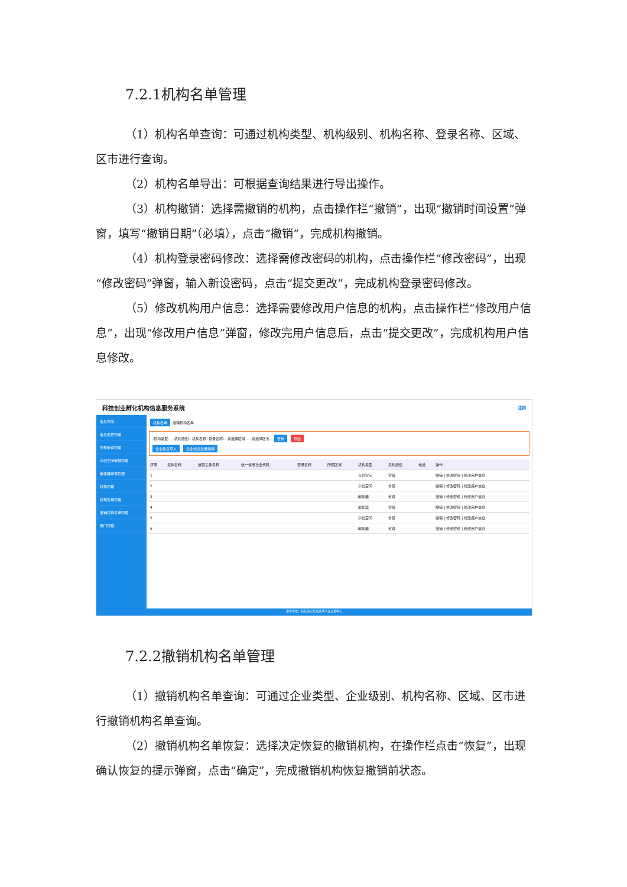7.2.1机构名单管理
（1）机构名单查询：可通过机构类型、机构级别、机构名称、登录名称、区域、区市进行查询。
（2）机构名单导出：可根据查询结果进行导出操作。
（3）机构撤销：选择需撤销的机构，点击操作栏“撤销”，出现“撤销时间设置”弹窗，填写“撤销日期”（必填），点击“撤销”，完成机构撤销。
（4）机构登录密码修改：选择需修改密码的机构，点击操作栏“修改密码”，出现“修改密码”弹窗，输入新设密码，点击“提交更改”，完成机构登录密码修改。
（5）修改机构用户信息：选择需要修改用户信息的机构，点击操作栏“修改用户信息”，出现“修改用户信息”弹窗，修改完用户信息后，点击“提交更改”，完成机构用户信息修改。
科技创业孵化机构信息服务系统 注销
信息导航
信息变更管理
免税申请管理
众创空间申报管理
孵化器申报管理
机构管理
机构名单管理
撤销机构名单管理
部门管理
机构名单 撤销机构名单
--机构类型-- --机构级别-- 机构名称: 登录名称: --请选择区域-- --请选择区市-- 查询 导出
企业信息导入 企业信息批量撤销
| 序号 | 载体名称 | 运营主体名称 | 统一信用社会代码 | 登录名称 | 所属区域 | 机构类型 | 机构级别 | 电话 | 操作 |
| --- | --- | --- | --- | --- | --- | --- | --- | --- | --- |
| 1 | | | | | | 众创空间 | 省级 | | 撤销 / 修改密码 / 修改用户信息 |
| 2 | | | | | | 众创空间 | 省级 | | 撤销 / 修改密码 / 修改用户信息 |
| 3 | | | | | | 孵化器 | 省级 | | 撤销 / 修改密码 / 修改用户信息 |
| 4 | | | | | | 孵化器 | 省级 | | 撤销 / 修改密码 / 修改用户信息 |
| 5 | | | | | | 众创空间 | 省级 | | 撤销 / 修改密码 / 修改用户信息 |
| 6 | | | | | | 孵化器 | 省级 | | 撤销 / 修改密码 / 修改用户信息 |
承办单位：科技部火炬高技术产业开发中心
7.2.2撤销机构名单管理
（1）撤销机构名单查询：可通过企业类型、企业级别、机构名称、区域、区市进行撤销机构名单查询。
（2）撤销机构名单恢复：选择决定恢复的撤销机构，在操作栏点击“恢复”，出现确认恢复的提示弹窗，点击“确定”，完成撤销机构恢复撤销前状态。